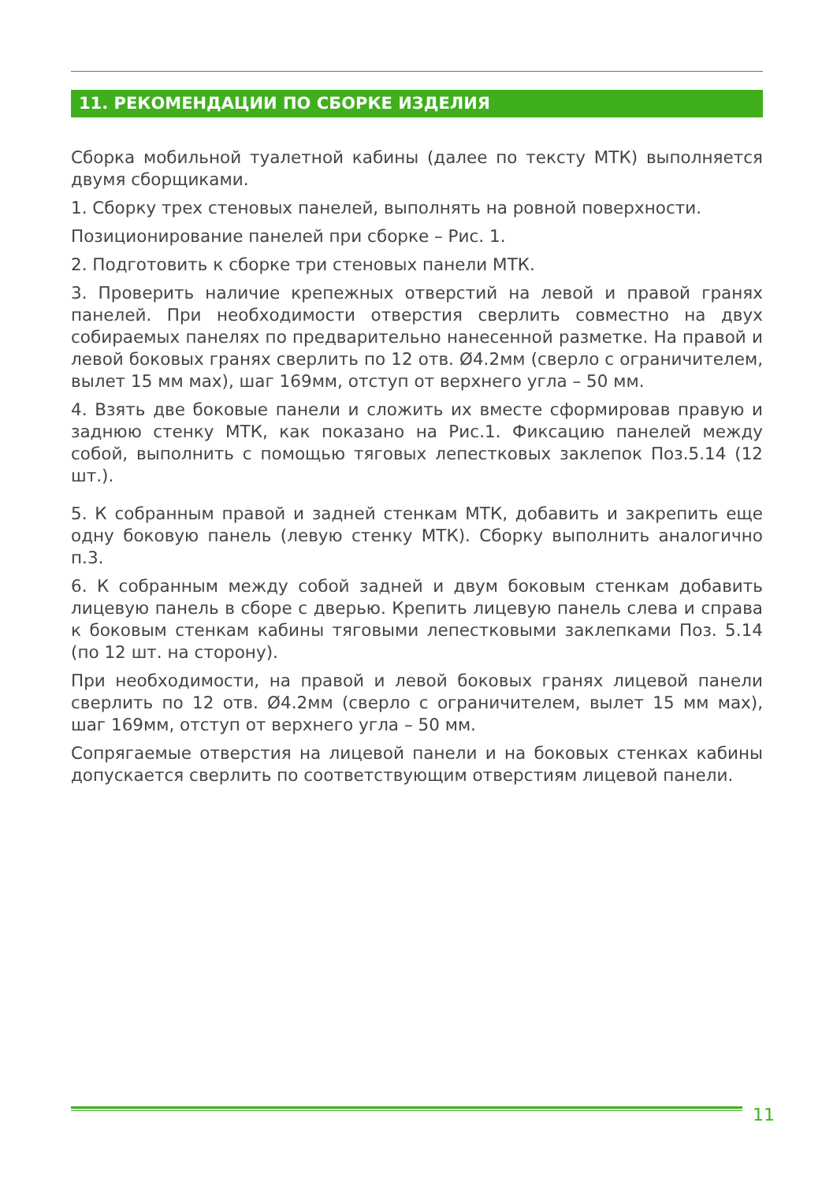11. РЕКОМЕНДАЦИИ ПО СБОРКЕ ИЗДЕЛИЯ
Сборка мобильной туалетной кабины (далее по тексту МТК) выполняется двумя сборщиками.
1. Сборку трех стеновых панелей, выполнять на ровной поверхности.
Позиционирование панелей при сборке – Рис. 1.
2. Подготовить к сборке три стеновых панели МТК.
3. Проверить наличие крепежных отверстий на левой и правой гранях панелей. При необходимости отверстия сверлить совместно на двух собираемых панелях по предварительно нанесенной разметке. На правой и левой боковых гранях сверлить по 12 отв. Ø4.2мм (сверло с ограничителем, вылет 15 мм мах), шаг 169мм, отступ от верхнего угла – 50 мм.
4. Взять две боковые панели и сложить их вместе сформировав правую и заднюю стенку МТК, как показано на Рис.1. Фиксацию панелей между собой, выполнить с помощью тяговых лепестковых заклепок Поз.5.14 (12 шт.).
5. К собранным правой и задней стенкам МТК, добавить и закрепить еще одну боковую панель (левую стенку МТК). Сборку выполнить аналогично п.3.
6. К собранным между собой задней и двум боковым стенкам добавить лицевую панель в сборе с дверью. Крепить лицевую панель слева и справа к боковым стенкам кабины тяговыми лепестковыми заклепками Поз. 5.14 (по 12 шт. на сторону).
При необходимости, на правой и левой боковых гранях лицевой панели сверлить по 12 отв. Ø4.2мм (сверло с ограничителем, вылет 15 мм мах), шаг 169мм, отступ от верхнего угла – 50 мм.
Сопрягаемые отверстия на лицевой панели и на боковых стенках кабины допускается сверлить по соответствующим отверстиям лицевой панели.
11